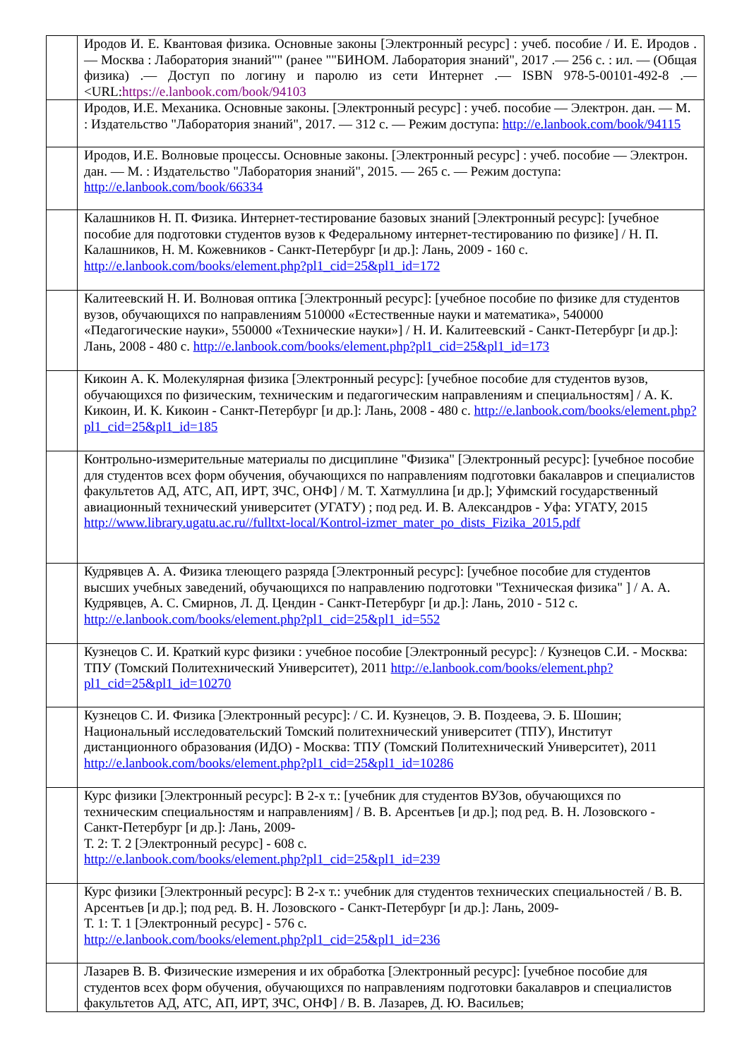| | Иродов И. Е. Квантовая физика. Основные законы [Электронный ресурс] : учеб. пособие / И. Е. Иродов .— Москва : Лаборатория знаний"" (ранее ""БИНОМ. Лаборатория знаний", 2017 .— 256 с. : ил. — (Общая физика) .— Доступ по логину и паролю из сети Интернет .— ISBN 978-5-00101-492-8 .— <URL: https://e.lanbook.com/book/94103 |
| | Иродов, И.Е. Механика. Основные законы. [Электронный ресурс] : учеб. пособие — Электрон. дан. — М. : Издательство "Лаборатория знаний", 2017. — 312 с. — Режим доступа: http://e.lanbook.com/book/94115 |
| | Иродов, И.Е. Волновые процессы. Основные законы. [Электронный ресурс] : учеб. пособие — Электрон. дан. — М. : Издательство "Лаборатория знаний", 2015. — 265 с. — Режим доступа: http://e.lanbook.com/book/66334 |
| | Калашников Н. П. Физика. Интернет-тестирование базовых знаний [Электронный ресурс]: [учебное пособие для подготовки студентов вузов к Федеральному интернет-тестированию по физике] / Н. П. Калашников, Н. М. Кожевников - Санкт-Петербург [и др.]: Лань, 2009 - 160 с. http://e.lanbook.com/books/element.php?pl1_cid=25&pl1_id=172 |
| | Калитеевский Н. И. Волновая оптика [Электронный ресурс]: [учебное пособие по физике для студентов вузов, обучающихся по направлениям 510000 «Естественные науки и математика», 540000 «Педагогические науки», 550000 «Технические науки»] / Н. И. Калитеевский - Санкт-Петербург [и др.]: Лань, 2008 - 480 с. http://e.lanbook.com/books/element.php?pl1_cid=25&pl1_id=173 |
| | Кикоин А. К. Молекулярная физика [Электронный ресурс]: [учебное пособие для студентов вузов, обучающихся по физическим, техническим и педагогическим направлениям и специальностям] / А. К. Кикоин, И. К. Кикоин - Санкт-Петербург [и др.]: Лань, 2008 - 480 с. http://e.lanbook.com/books/element.php?pl1_cid=25&pl1_id=185 |
| | Контрольно-измерительные материалы по дисциплине "Физика" [Электронный ресурс]: [учебное пособие для студентов всех форм обучения, обучающихся по направлениям подготовки бакалавров и специалистов факультетов АД, АТС, АП, ИРТ, ЗЧС, ОНФ] / М. Т. Хатмуллина [и др.]; Уфимский государственный авиационный технический университет (УГАТУ) ; под ред. И. В. Александров - Уфа: УГАТУ, 2015 http://www.library.ugatu.ac.ru//fulltxt-local/Kontrol-izmer_mater_po_dists_Fizika_2015.pdf |
| | Кудрявцев А. А. Физика тлеющего разряда [Электронный ресурс]: [учебное пособие для студентов высших учебных заведений, обучающихся по направлению подготовки "Техническая физика" ] / А. А. Кудрявцев, А. С. Смирнов, Л. Д. Цендин - Санкт-Петербург [и др.]: Лань, 2010 - 512 с. http://e.lanbook.com/books/element.php?pl1_cid=25&pl1_id=552 |
| | Кузнецов С. И. Краткий курс физики : учебное пособие [Электронный ресурс]: / Кузнецов С.И. - Москва: ТПУ (Томский Политехнический Университет), 2011 http://e.lanbook.com/books/element.php?pl1_cid=25&pl1_id=10270 |
| | Кузнецов С. И. Физика [Электронный ресурс]: / С. И. Кузнецов, Э. В. Поздеева, Э. Б. Шошин; Национальный исследовательский Томский политехнический университет (ТПУ), Институт дистанционного образования (ИДО) - Москва: ТПУ (Томский Политехнический Университет), 2011 http://e.lanbook.com/books/element.php?pl1_cid=25&pl1_id=10286 |
| | Курс физики [Электронный ресурс]: В 2-х т.: [учебник для студентов ВУЗов, обучающихся по техническим специальностям и направлениям] / В. В. Арсентьев [и др.]; под ред. В. Н. Лозовского - Санкт-Петербург [и др.]: Лань, 2009- Т. 2: Т. 2 [Электронный ресурс] - 608 с. http://e.lanbook.com/books/element.php?pl1_cid=25&pl1_id=239 |
| | Курс физики [Электронный ресурс]: В 2-х т.: учебник для студентов технических специальностей / В. В. Арсентьев [и др.]; под ред. В. Н. Лозовского - Санкт-Петербург [и др.]: Лань, 2009- Т. 1: Т. 1 [Электронный ресурс] - 576 с. http://e.lanbook.com/books/element.php?pl1_cid=25&pl1_id=236 |
| | Лазарев В. В. Физические измерения и их обработка [Электронный ресурс]: [учебное пособие для студентов всех форм обучения, обучающихся по направлениям подготовки бакалавров и специалистов факультетов АД, АТС, АП, ИРТ, ЗЧС, ОНФ] / В. В. Лазарев, Д. Ю. Васильев; |